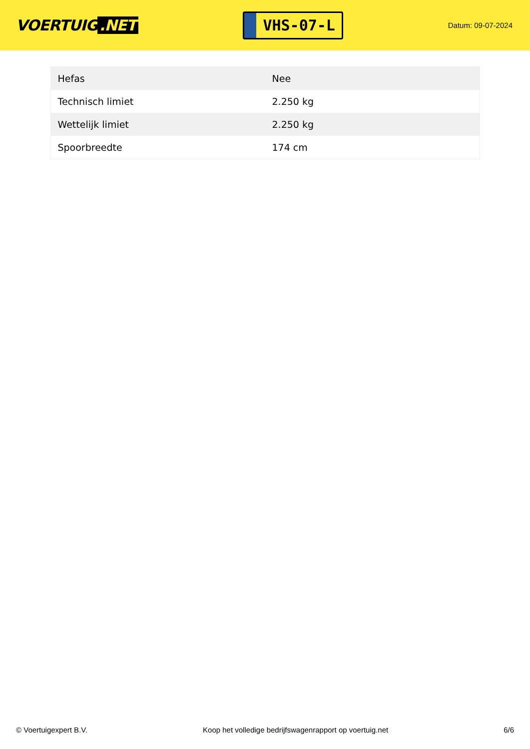VOERTUIG.NET
VHS-07-L
Datum: 09-07-2024
| Hefas | Nee |
| Technisch limiet | 2.250 kg |
| Wettelijk limiet | 2.250 kg |
| Spoorbreedte | 174 cm |
© Voertuigexpert B.V. Koop het volledige bedrijfswagenrapport op voertuig.net 6/6